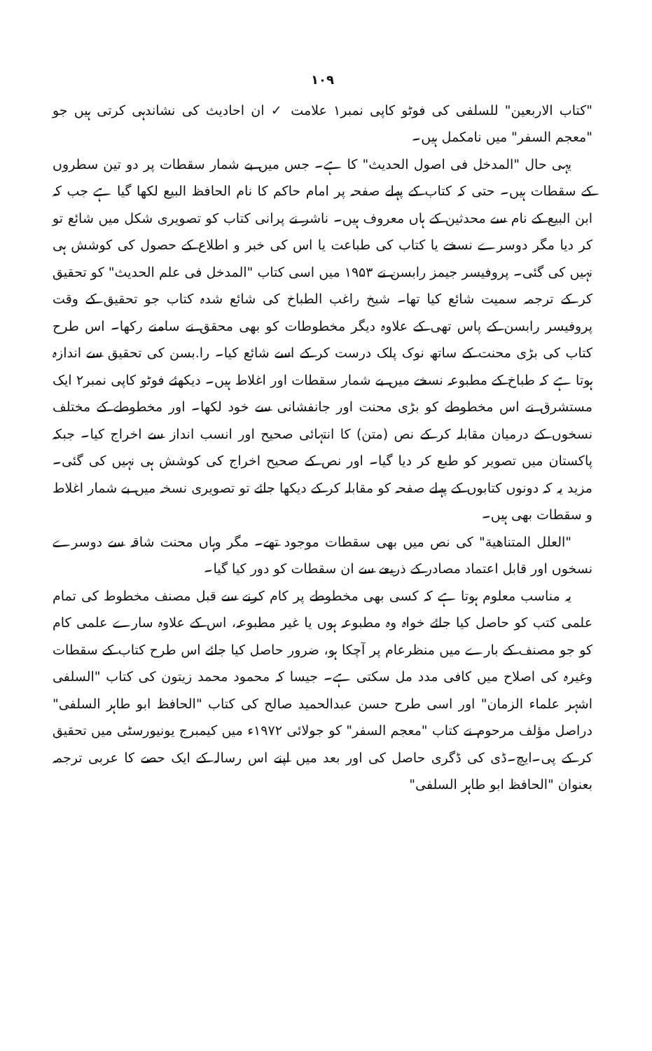١٠٩
"کتاب الاربعین" للسلفی کی فوٹو کاپی نمبر۱ علامت ✓ ان احادیث کی نشاندہی کرتی ہیں جو "معجم السفر" میں نامکمل ہیں۔
یہی حال "المدخل فی اصول الحدیث" کا ہے۔ جس میں بے شمار سقطات پر دو تین سطروں کے سقطات ہیں۔ حتی کہ کتاب کے پہلے صفحہ پر امام حاکم کا نام الحافظ البیع لکھا گیا ہے جب کہ ابن البیع کے نام سے محدثین کے ہاں معروف ہیں۔ ناشر نے پرانی کتاب کو تصویری شکل میں شائع تو کر دیا مگر دوسرے نسخے یا کتاب کی طباعت یا اس کی خبر و اطلاع کے حصول کی کوشش ہی نہیں کی گئی۔ پروفیسر جیمز رابسن نے ۱۹۵۳ میں اسی کتاب "المدخل فی علم الحدیث" کو تحقیق کر کے ترجمہ سمیت شائع کیا تھا۔ شیخ راغب الطباخ کی شائع شدہ کتاب جو تحقیق کے وقت پروفیسر رابسن کے پاس تھی کے علاوہ دیگر مخطوطات کو بھی محقق نے سامنے رکھا۔ اس طرح کتاب کی بڑی محنت کے ساتھ نوک پلک درست کر کے اسے شائع کیا۔ را.بسن کی تحقیق سے اندازہ ہوتا ہے کہ طباخ کے مطبوعہ نسخے میں بے شمار سقطات اور اغلاط ہیں۔ دیکھئے فوٹو کاپی نمبر۲ ایک مستشرق نے اس مخطوطے کو بڑی محنت اور جانفشانی سے خود لکھا۔ اور مخطوطے کے مختلف نسخوں کے درمیان مقابلہ کر کے نص (متن) کا انتہائی صحیح اور انسب انداز سے اخراج کیا۔ جبکہ پاکستان میں تصویر کو طبع کر دیا گیا۔ اور نص کے صحیح اخراج کی کوشش ہی نہیں کی گئی۔ مزید یہ کہ دونوں کتابوں کے پہلے صفحہ کو مقابلہ کر کے دیکھا جائے تو تصویری نسخہ میں بے شمار اغلاط و سقطات بھی ہیں۔
"العلل المتناهية" کی نص میں بھی سقطات موجود تھے۔ مگر وہاں محنت شاقہ سے دوسرے نسخوں اور قابل اعتماد مصادر کے ذریعے سے ان سقطات کو دور کیا گیا۔
یہ مناسب معلوم ہوتا ہے کہ کسی بھی مخطوطے پر کام کرنے سے قبل مصنف مخطوط کی تمام علمی کتب کو حاصل کیا جائے خواہ وہ مطبوعہ ہوں یا غیر مطبوعہ، اس کے علاوہ سارے علمی کام کو جو مصنف کے بارے میں منظرعام پر آچکا ہو، ضرور حاصل کیا جائے اس طرح کتاب کے سقطات وغیرہ کی اصلاح میں کافی مدد مل سکتی ہے۔ جیسا کہ محمود محمد زیتون کی کتاب "السلفی اشہر علماء الزمان" اور اسی طرح حسن عبدالحمید صالح کی کتاب "الحافظ ابو طاہر السلفی" دراصل مؤلف مرحوم نے کتاب "معجم السفر" کو جولائی ۱۹۷۲ء میں کیمبرج یونیورسٹی میں تحقیق کر کے پی۔ایچ۔ڈی کی ڈگری حاصل کی اور بعد میں اپنے اس رسالہ کے ایک حصے کا عربی ترجمہ بعنوان "الحافظ ابو طاہر السلفی"